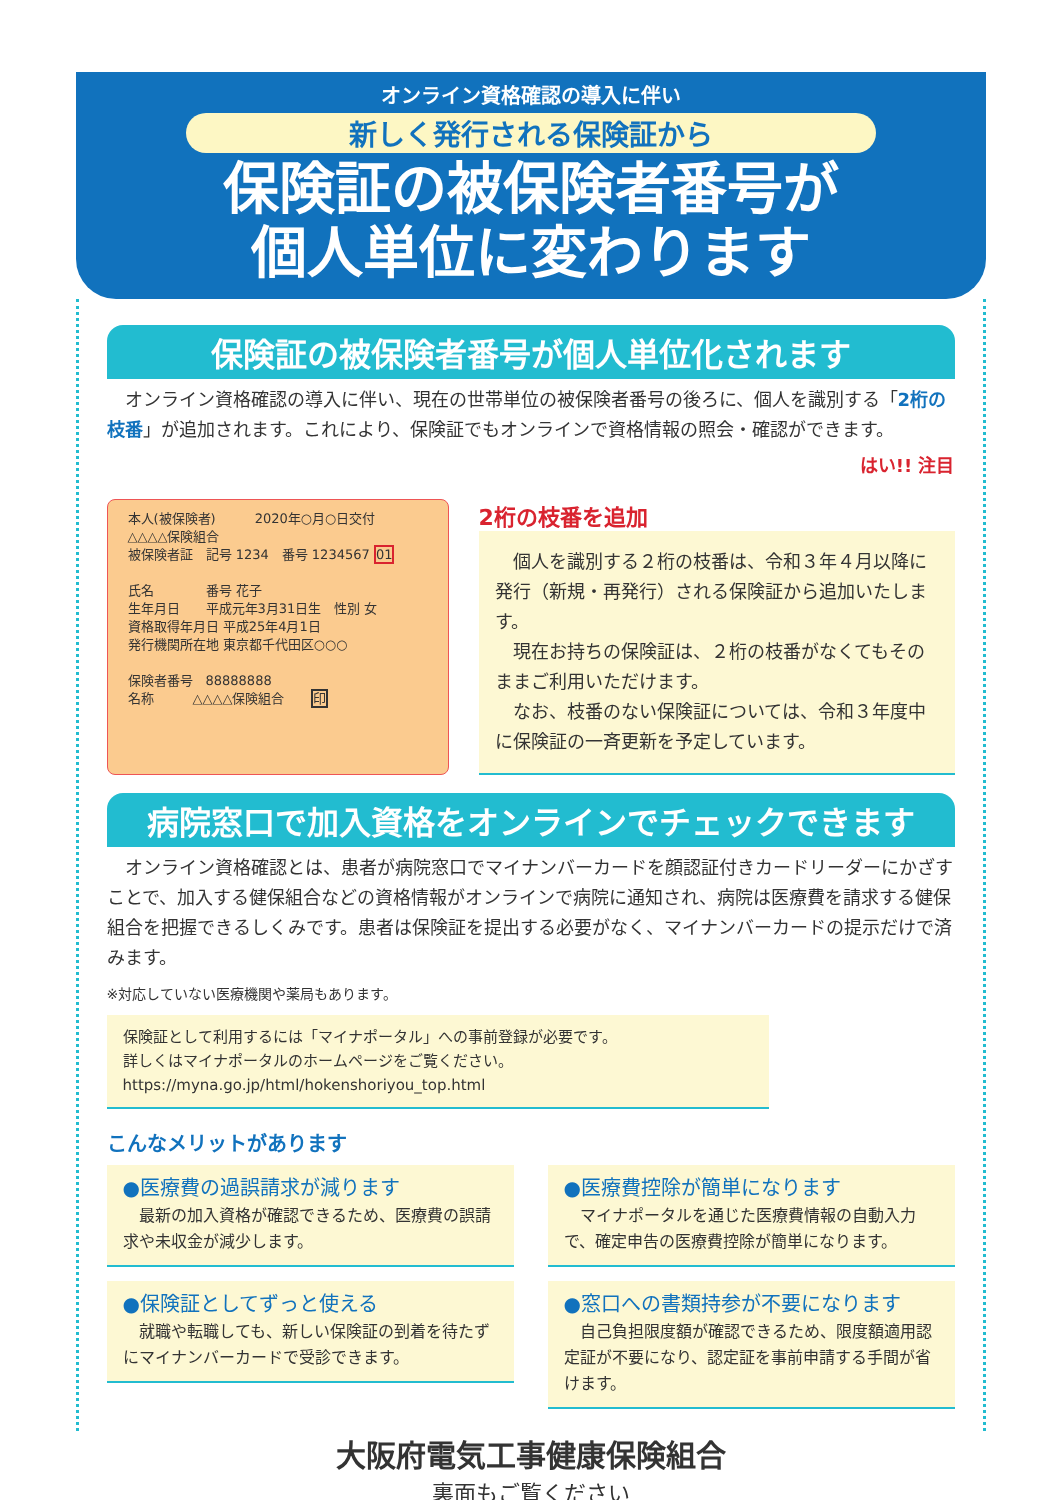オンライン資格確認の導入に伴い
新しく発行される保険証から
保険証の被保険者番号が
個人単位に変わります
保険証の被保険者番号が個人単位化されます
　オンライン資格確認の導入に伴い、現在の世帯単位の被保険者番号の後ろに、個人を識別する「2桁の枝番」が追加されます。これにより、保険証でもオンラインで資格情報の照会・確認ができます。
はい!! 注目
本人(被保険者)　　　2020年○月○日交付
△△△△保険組合
被保険者証　記号 1234　番号 1234567 01
氏名　　　　番号 花子
生年月日　　平成元年3月31日生　性別 女
資格取得年月日 平成25年4月1日
発行機関所在地 東京都千代田区○○○
保険者番号　88888888
名称　　　△△△△保険組合　　印
2桁の枝番を追加
　個人を識別する２桁の枝番は、令和３年４月以降に発行（新規・再発行）される保険証から追加いたします。
　現在お持ちの保険証は、２桁の枝番がなくてもそのままご利用いただけます。
　なお、枝番のない保険証については、令和３年度中に保険証の一斉更新を予定しています。
病院窓口で加入資格をオンラインでチェックできます
　オンライン資格確認とは、患者が病院窓口でマイナンバーカードを顔認証付きカードリーダーにかざすことで、加入する健保組合などの資格情報がオンラインで病院に通知され、病院は医療費を請求する健保組合を把握できるしくみです。患者は保険証を提出する必要がなく、マイナンバーカードの提示だけで済みます。
※対応していない医療機関や薬局もあります。
保険証として利用するには「マイナポータル」への事前登録が必要です。
詳しくはマイナポータルのホームページをご覧ください。
https://myna.go.jp/html/hokenshoriyou_top.html
こんなメリットがあります
●医療費の過誤請求が減ります
　最新の加入資格が確認できるため、医療費の誤請求や未収金が減少します。
●保険証としてずっと使える
　就職や転職しても、新しい保険証の到着を待たずにマイナンバーカードで受診できます。
●医療費控除が簡単になります
　マイナポータルを通じた医療費情報の自動入力で、確定申告の医療費控除が簡単になります。
●窓口への書類持参が不要になります
　自己負担限度額が確認できるため、限度額適用認定証が不要になり、認定証を事前申請する手間が省けます。
大阪府電気工事健康保険組合
裏面もご覧ください